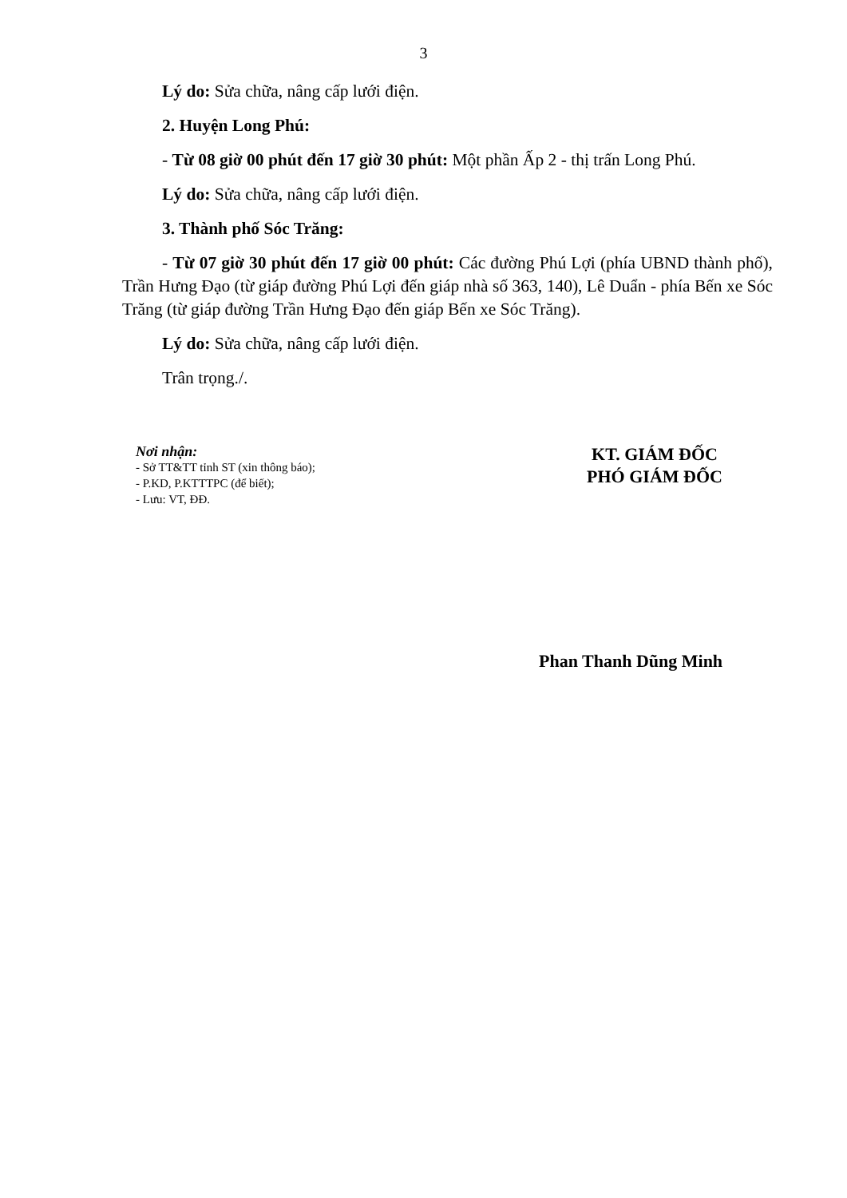3
Lý do: Sửa chữa, nâng cấp lưới điện.
2. Huyện Long Phú:
- Từ 08 giờ 00 phút đến 17 giờ 30 phút: Một phần Ấp 2 - thị trấn Long Phú.
Lý do: Sửa chữa, nâng cấp lưới điện.
3. Thành phố Sóc Trăng:
- Từ 07 giờ 30 phút đến 17 giờ 00 phút: Các đường Phú Lợi (phía UBND thành phố), Trần Hưng Đạo (từ giáp đường Phú Lợi đến giáp nhà số 363, 140), Lê Duẩn - phía Bến xe Sóc Trăng (từ giáp đường Trần Hưng Đạo đến giáp Bến xe Sóc Trăng).
Lý do: Sửa chữa, nâng cấp lưới điện.
Trân trọng./.
Nơi nhận:
- Sở TT&TT tỉnh ST (xin thông báo);
- P.KD, P.KTTTPC (để biết);
- Lưu: VT, ĐĐ.
KT. GIÁM ĐỐC
PHÓ GIÁM ĐỐC
Phan Thanh Dũng Minh